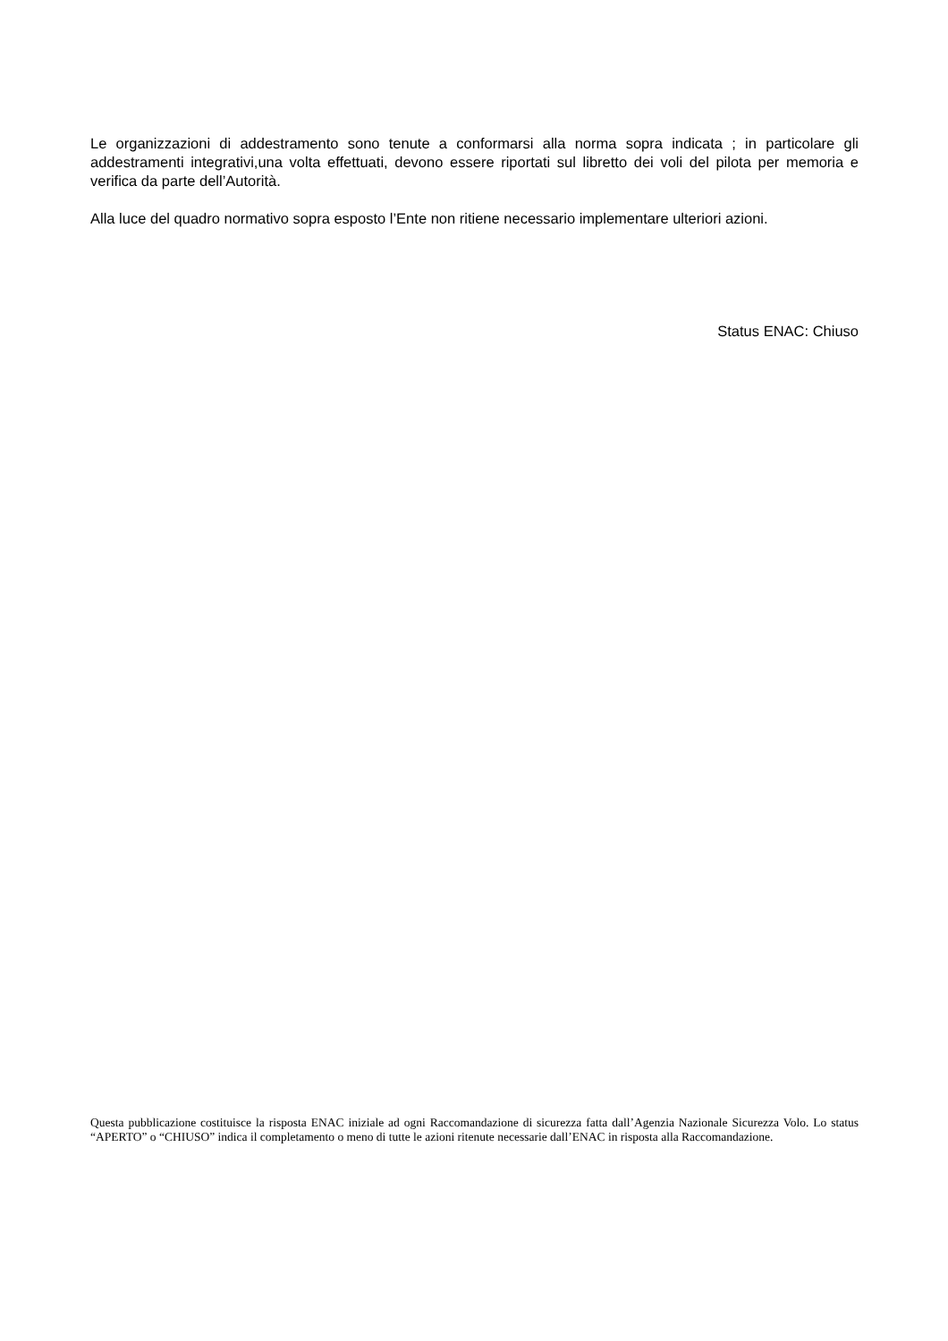Le organizzazioni di addestramento sono tenute a conformarsi alla norma sopra indicata ; in particolare gli addestramenti integrativi,una volta effettuati, devono essere riportati sul libretto dei voli del pilota per memoria e verifica da parte dell’Autorità.
Alla luce del quadro normativo sopra esposto l’Ente non ritiene necessario implementare ulteriori azioni.
Status ENAC: Chiuso
Questa pubblicazione costituisce la risposta ENAC iniziale ad ogni Raccomandazione di sicurezza fatta dall’Agenzia Nazionale Sicurezza Volo. Lo status “APERTO” o “CHIUSO” indica il completamento o meno di tutte le azioni ritenute necessarie dall’ENAC in risposta alla Raccomandazione.